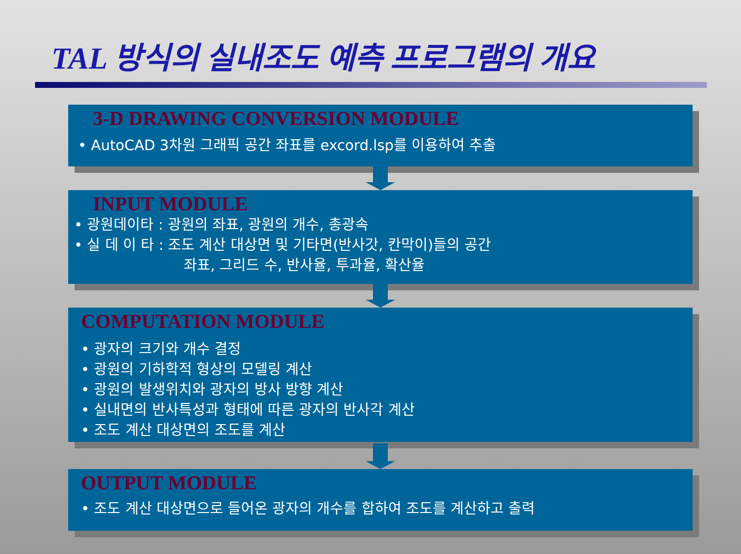TAL 방식의 실내조도 예측 프로그램의 개요
3-D DRAWING CONVERSION MODULE
• AutoCAD 3차원 그래픽 공간 좌표를 excord.lsp를 이용하여 추출
INPUT MODULE
• 광원데이타 : 광원의 좌표, 광원의 개수, 총광속
• 실 데 이 타 : 조도 계산 대상면 및 기타면(반사갓, 칸막이)들의 공간
좌표, 그리드 수, 반사율, 투과율, 확산율
COMPUTATION MODULE
• 광자의 크기와 개수 결정
• 광원의 기하학적 형상의 모델링 계산
• 광원의 발생위치와 광자의 방사 방향 계산
• 실내면의 반사특성과 형태에 따른 광자의 반사각 계산
• 조도 계산 대상면의 조도를 계산
OUTPUT MODULE
• 조도 계산 대상면으로 들어온 광자의 개수를 합하여 조도를 계산하고 출력